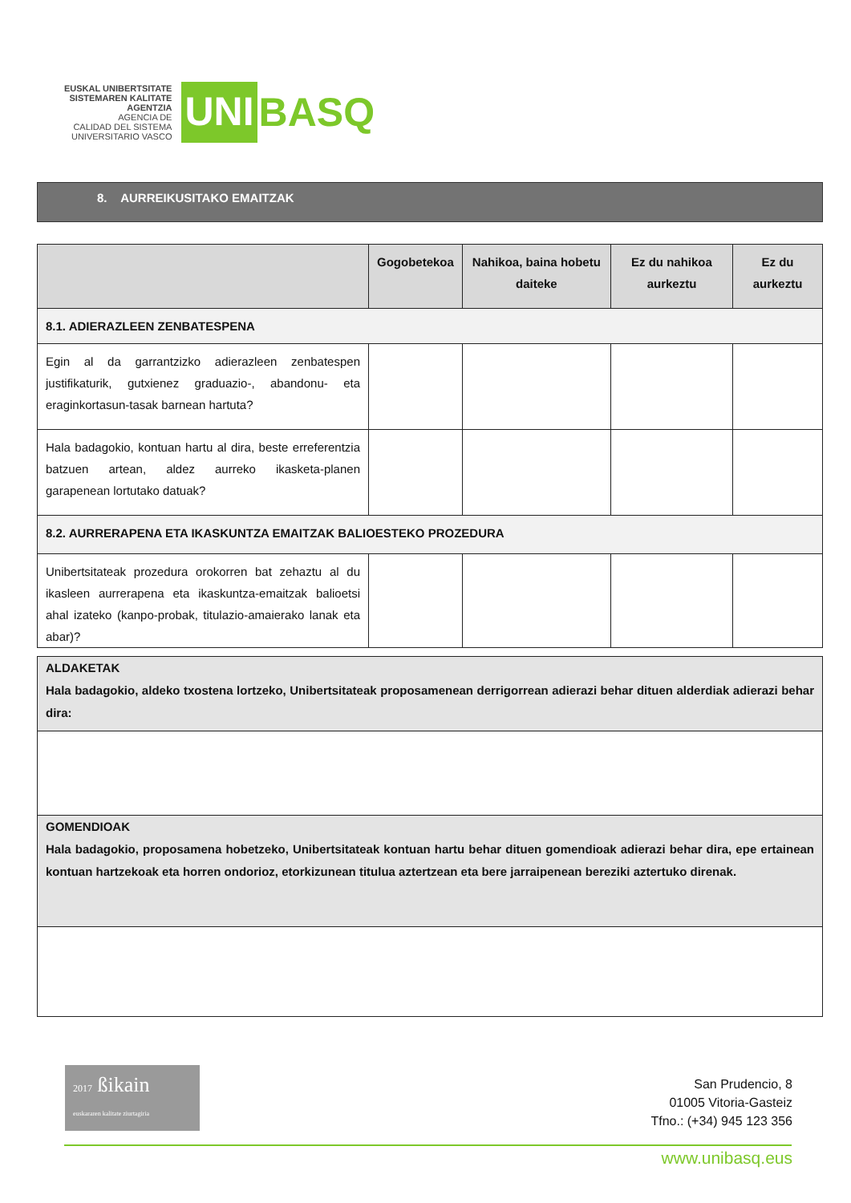EUSKAL UNIBERTSITATE
SISTEMAREN KALITATE
AGENTZIA
AGENCIA DE
CALIDAD DEL SISTEMA
UNIVERSITARIO VASCO
UNI
BASQ
8. AURREIKUSITAKO EMAITZAK
| | Gogobetekoa | Nahikoa, baina hobetu daiteke | Ez du nahikoa aurkeztu | Ez du aurkeztu |
| --- | --- | --- | --- | --- |
| 8.1. ADIERAZLEEN ZENBATESPENA | | | | |
| Egin al da garrantzizko adierazleen zenbatespen justifikaturik, gutxienez graduazio-, abandonu- eta eraginkortasun-tasak barnean hartuta? | | | | |
| Hala badagokio, kontuan hartu al dira, beste erreferentzia batzuen artean, aldez aurreko ikasketa-planen garapenean lortutako datuak? | | | | |
| 8.2. AURRERAPENA ETA IKASKUNTZA EMAITZAK BALIOESTEKO PROZEDURA | | | | |
| Unibertsitateak prozedura orokorren bat zehaztu al du ikasleen aurrerapena eta ikaskuntza-emaitzak balioetsi ahal izateko (kanpo-probak, titulazio-amaierako lanak eta abar)? | | | | |
| ALDAKETAK Hala badagokio, aldeko txostena lortzeko, Unibertsitateak proposamenean derrigorrean adierazi behar dituen alderdiak adierazi behar dira: |
| GOMENDIOAK Hala badagokio, proposamena hobetzeko, Unibertsitateak kontuan hartu behar dituen gomendioak adierazi behar dira, epe ertainean kontuan hartzekoak eta horren ondorioz, etorkizunean titulua aztertzean eta bere jarraipenean bereziki aztertuko direnak. |
2017 ßikain
euskararen kalitate ziurtagiria
San Prudencio, 8
01005 Vitoria-Gasteiz
Tfno.: (+34) 945 123 356
www.unibasq.eus